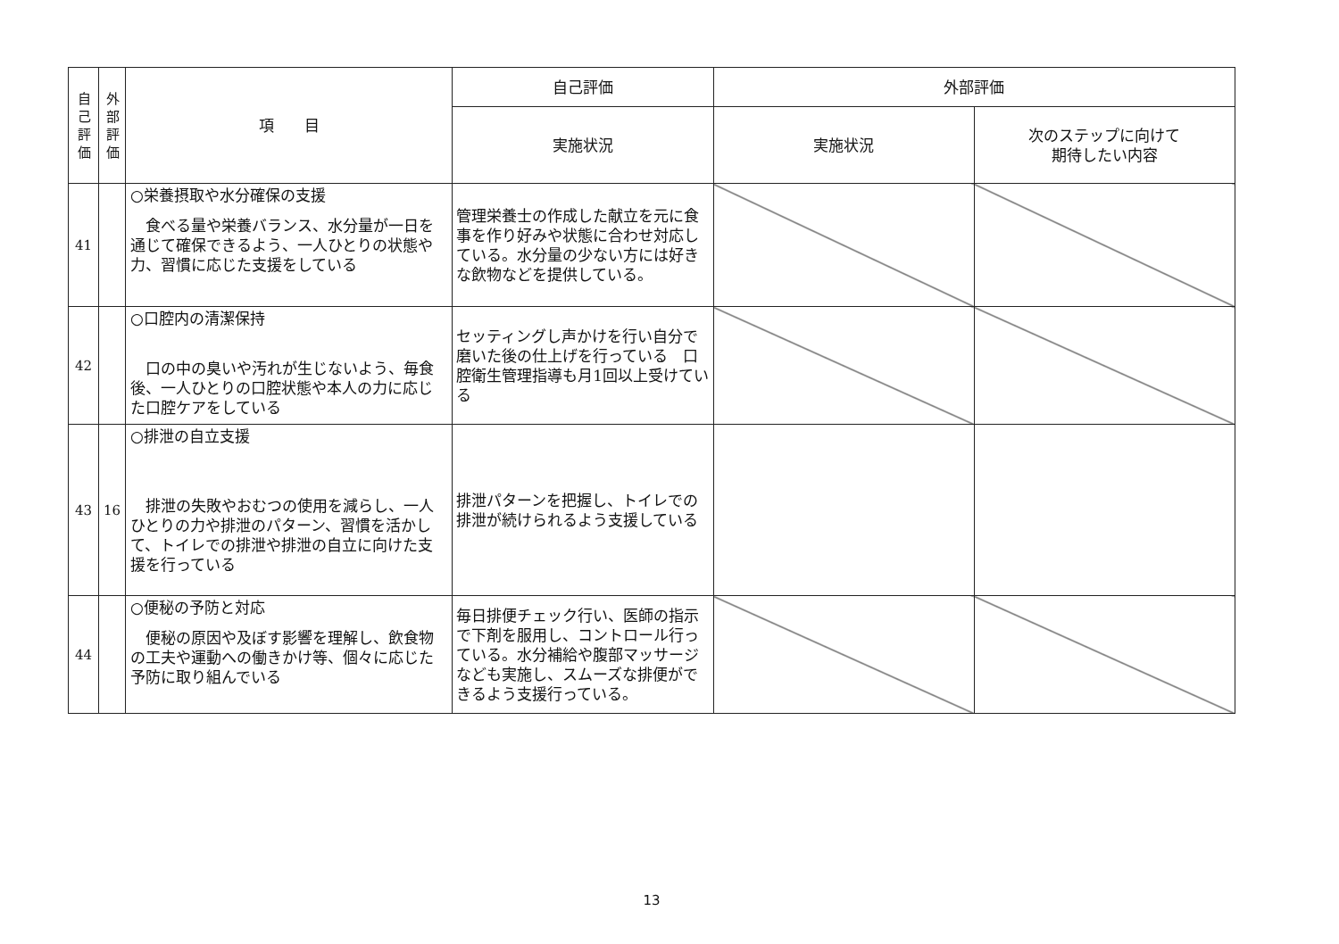| 自己評価 | 外部評価 | 項 目 | 自己評価 | 外部評価 | |
| --- | --- | --- | --- | --- | --- |
| | | | 実施状況 | 実施状況 | 次のステップに向けて 期待したい内容 |
| 41 | | ○栄養摂取や水分確保の支援 食べる量や栄養バランス、水分量が一日を通じて確保できるよう、一人ひとりの状態や力、習慣に応じた支援をしている | 管理栄養士の作成した献立を元に食事を作り好みや状態に合わせ対応している。水分量の少ない方には好きな飲物などを提供している。 | | |
| 42 | | ○口腔内の清潔保持 口の中の臭いや汚れが生じないよう、毎食後、一人ひとりの口腔状態や本人の力に応じた口腔ケアをしている | セッティングし声かけを行い自分で磨いた後の仕上げを行っている 口腔衛生管理指導も月1回以上受けている | | |
| 43 | 16 | ○排泄の自立支援 排泄の失敗やおむつの使用を減らし、一人ひとりの力や排泄のパターン、習慣を活かして、トイレでの排泄や排泄の自立に向けた支援を行っている | 排泄パターンを把握し、トイレでの排泄が続けられるよう支援している | | |
| 44 | | ○便秘の予防と対応 便秘の原因や及ぼす影響を理解し、飲食物の工夫や運動への働きかけ等、個々に応じた予防に取り組んでいる | 毎日排便チェック行い、医師の指示で下剤を服用し、コントロール行っている。水分補給や腹部マッサージなども実施し、スムーズな排便ができるよう支援行っている。 | | |
13